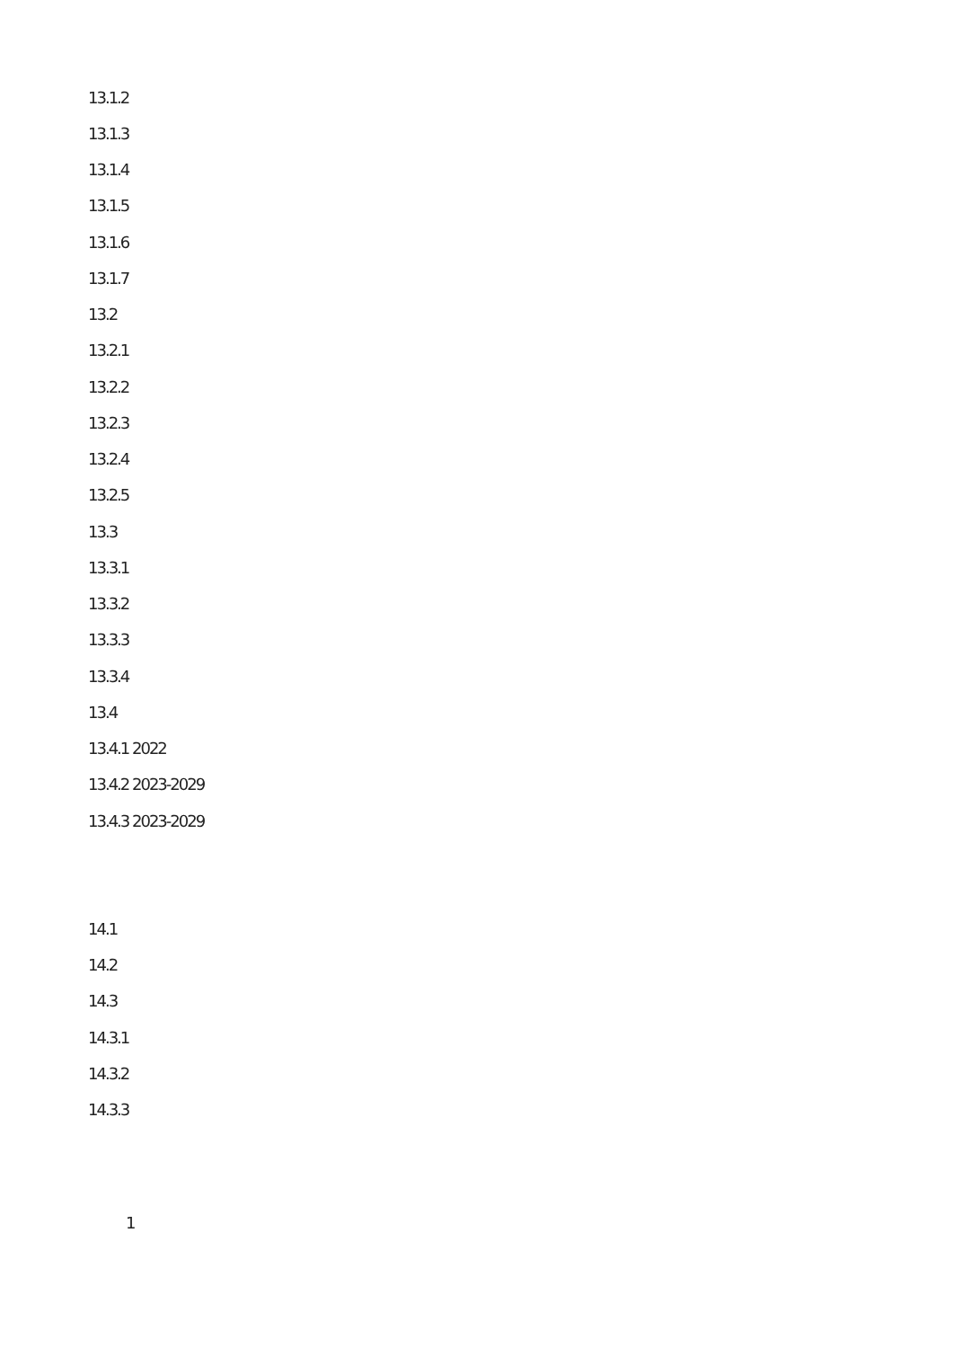13.1.2
13.1.3
13.1.4
13.1.5
13.1.6
13.1.7
13.2
13.2.1
13.2.2
13.2.3
13.2.4
13.2.5
13.3
13.3.1
13.3.2
13.3.3
13.3.4
13.4
13.4.1 2022
13.4.2 2023-2029
13.4.3 2023-2029
14.1
14.2
14.3
14.3.1
14.3.2
14.3.3
1